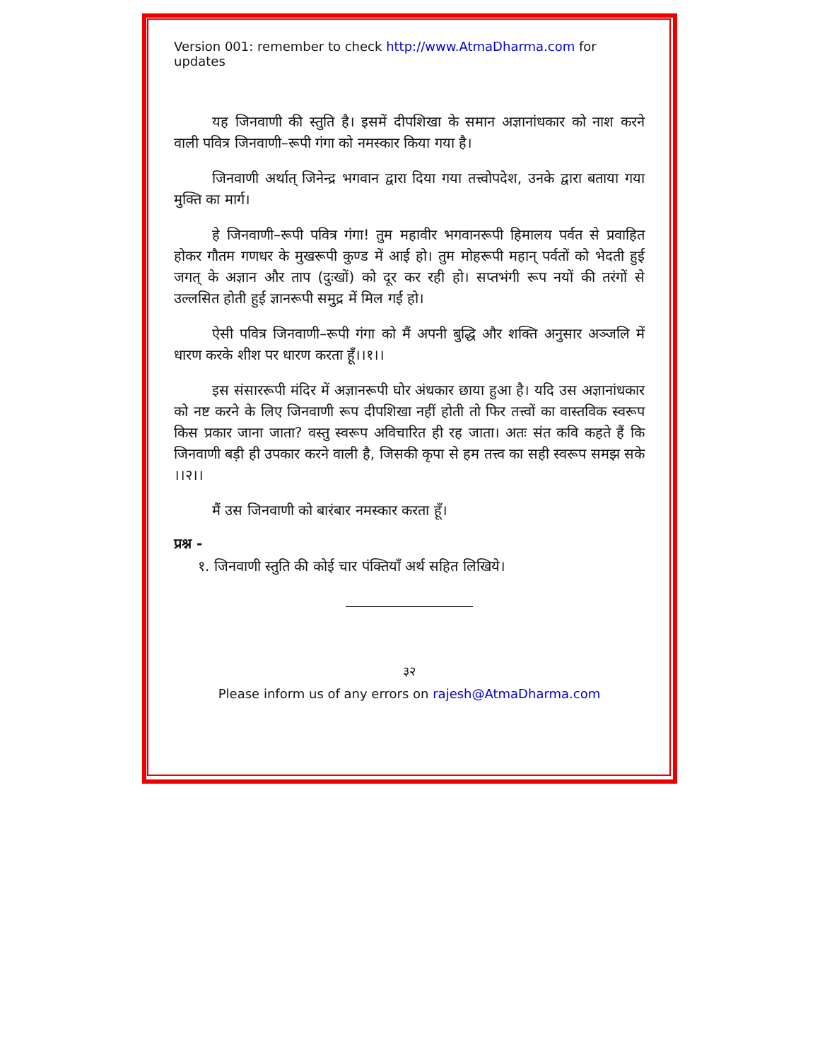Version 001: remember to check http://www.AtmaDharma.com for updates
यह जिनवाणी की स्तुति है। इसमें दीपशिखा के समान अज्ञानांधकार को नाश करने वाली पवित्र जिनवाणी–रूपी गंगा को नमस्कार किया गया है।
जिनवाणी अर्थात् जिनेन्द्र भगवान द्वारा दिया गया तत्त्वोपदेश, उनके द्वारा बताया गया मुक्ति का मार्ग।
हे जिनवाणी–रूपी पवित्र गंगा! तुम महावीर भगवानरूपी हिमालय पर्वत से प्रवाहित होकर गौतम गणधर के मुखरूपी कुण्ड में आई हो। तुम मोहरूपी महान् पर्वतों को भेदती हुई जगत् के अज्ञान और ताप (दुःखों) को दूर कर रही हो। सप्तभंगी रूप नयों की तरंगों से उल्लसित होती हुई ज्ञानरूपी समुद्र में मिल गई हो।
ऐसी पवित्र जिनवाणी–रूपी गंगा को मैं अपनी बुद्धि और शक्ति अनुसार अञ्जलि में धारण करके शीश पर धारण करता हूँ।।१।।
इस संसाररूपी मंदिर में अज्ञानरूपी घोर अंधकार छाया हुआ है। यदि उस अज्ञानांधकार को नष्ट करने के लिए जिनवाणी रूप दीपशिखा नहीं होती तो फिर तत्त्वों का वास्तविक स्वरूप किस प्रकार जाना जाता? वस्तु स्वरूप अविचारित ही रह जाता। अतः संत कवि कहते हैं कि जिनवाणी बड़ी ही उपकार करने वाली है, जिसकी कृपा से हम तत्त्व का सही स्वरूप समझ सके ।।२।।
मैं उस जिनवाणी को बारंबार नमस्कार करता हूँ।
प्रश्न -
१. जिनवाणी स्तुति की कोई चार पंक्तियाँ अर्थ सहित लिखिये।
३२
Please inform us of any errors on rajesh@AtmaDharma.com